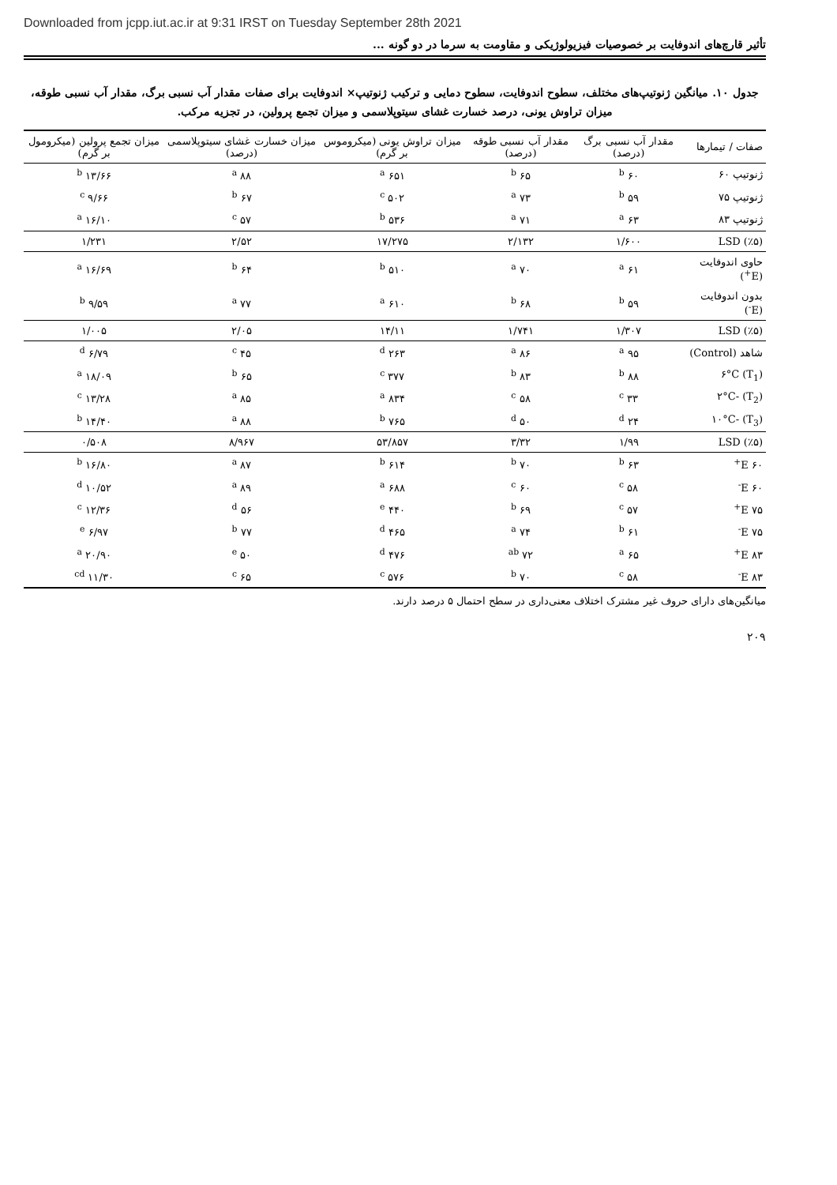Downloaded from jcpp.iut.ac.ir at 9:31 IRST on Tuesday September 28th 2021
تأثیر قارچ‌های اندوفایت بر خصوصیات فیزیولوژیکی و مقاومت به سرما در دو گونه ...
جدول ۱۰. میانگین ژنوتیپ‌های مختلف، سطوح اندوفایت، سطوح دمایی و ترکیب ژنوتیپ× اندوفایت برای صفات مقدار آب نسبی برگ، مقدار آب نسبی طوقه، میزان تراوش یونی، درصد خسارت غشای سیتوپلاسمی و میزان تجمع پرولین، در تجزیه مرکب.
| صفات / تیمارها | مقدار آب نسبی برگ (درصد) | مقدار آب نسبی طوقه (درصد) | میزان تراوش یونی (میکروموس بر گرم) | میزان خسارت غشای سیتوپلاسمی (درصد) | میزان تجمع پرولین (میکرومول بر گرم) |
| --- | --- | --- | --- | --- | --- |
| ژنوتیپ ۶۰ | ۶۰ <sup>b</sup> | ۶۵ <sup>b</sup> | ۶۵۱ <sup>a</sup> | ۸۸ <sup>a</sup> | ۱۳/۶۶ <sup>b</sup> |
| ژنوتیپ ۷۵ | ۵۹ <sup>b</sup> | ۷۳ <sup>a</sup> | ۵۰۲ <sup>c</sup> | ۶۷ <sup>b</sup> | ۹/۶۶ <sup>c</sup> |
| ژنوتیپ ۸۳ | ۶۳ <sup>a</sup> | ۷۱ <sup>a</sup> | ۵۳۶ <sup>b</sup> | ۵۷ <sup>c</sup> | ۱۶/۱۰ <sup>a</sup> |
| LSD (٪۵) | ۱/۶۰۰ | ۲/۱۳۲ | ۱۷/۲۷۵ | ۲/۵۲ | ۱/۲۳۱ |
| حاوی اندوفایت (E<sup>+</sup>) | ۶۱ <sup>a</sup> | ۷۰ <sup>a</sup> | ۵۱۰ <sup>b</sup> | ۶۴ <sup>b</sup> | ۱۶/۶۹ <sup>a</sup> |
| بدون اندوفایت (E<sup>-</sup>) | ۵۹ <sup>b</sup> | ۶۸ <sup>b</sup> | ۶۱۰ <sup>a</sup> | ۷۷ <sup>a</sup> | ۹/۵۹ <sup>b</sup> |
| LSD (٪۵) | ۱/۳۰۷ | ۱/۷۴۱ | ۱۴/۱۱ | ۲/۰۵ | ۱/۰۰۵ |
| شاهد (Control) | ۹۵ <sup>a</sup> | ۸۶ <sup>a</sup> | ۲۶۳ <sup>d</sup> | ۴۵ <sup>c</sup> | ۶/۷۹ <sup>d</sup> |
| (T<sub>1</sub>) ۶°C | ۸۸ <sup>b</sup> | ۸۳ <sup>b</sup> | ۳۷۷ <sup>c</sup> | ۶۵ <sup>b</sup> | ۱۸/۰۹ <sup>a</sup> |
| (T<sub>2</sub>) -۲°C | ۳۳ <sup>c</sup> | ۵۸ <sup>c</sup> | ۸۳۴ <sup>a</sup> | ۸۵ <sup>a</sup> | ۱۳/۲۸ <sup>c</sup> |
| (T<sub>3</sub>) -۱۰°C | ۲۴ <sup>d</sup> | ۵۰ <sup>d</sup> | ۷۶۵ <sup>b</sup> | ۸۸ <sup>a</sup> | ۱۴/۴۰ <sup>b</sup> |
| LSD (٪۵) | ۱/۹۹ | ۳/۳۲ | ۵۳/۸۵۷ | ۸/۹۶۷ | ۰/۵۰۸ |
| ۶۰ E<sup>+</sup> | ۶۳ <sup>b</sup> | ۷۰ <sup>b</sup> | ۶۱۴ <sup>b</sup> | ۸۷ <sup>a</sup> | ۱۶/۸۰ <sup>b</sup> |
| ۶۰ E<sup>-</sup> | ۵۸ <sup>c</sup> | ۶۰ <sup>c</sup> | ۶۸۸ <sup>a</sup> | ۸۹ <sup>a</sup> | ۱۰/۵۲ <sup>d</sup> |
| ۷۵ E<sup>+</sup> | ۵۷ <sup>c</sup> | ۶۹ <sup>b</sup> | ۴۴۰ <sup>e</sup> | ۵۶ <sup>d</sup> | ۱۲/۳۶ <sup>c</sup> |
| ۷۵ E<sup>-</sup> | ۶۱ <sup>b</sup> | ۷۴ <sup>a</sup> | ۴۶۵ <sup>d</sup> | ۷۷ <sup>b</sup> | ۶/۹۷ <sup>e</sup> |
| ۸۳ E<sup>+</sup> | ۶۵ <sup>a</sup> | ۷۲ <sup>ab</sup> | ۴۷۶ <sup>d</sup> | ۵۰ <sup>e</sup> | ۲۰/۹۰ <sup>a</sup> |
| ۸۳ E<sup>-</sup> | ۵۸ <sup>c</sup> | ۷۰ <sup>b</sup> | ۵۷۶ <sup>c</sup> | ۶۵ <sup>c</sup> | ۱۱/۳۰ <sup>cd</sup> |
میانگین‌های دارای حروف غیر مشترک اختلاف معنی‌داری در سطح احتمال ۵ درصد دارند.
۲۰۹